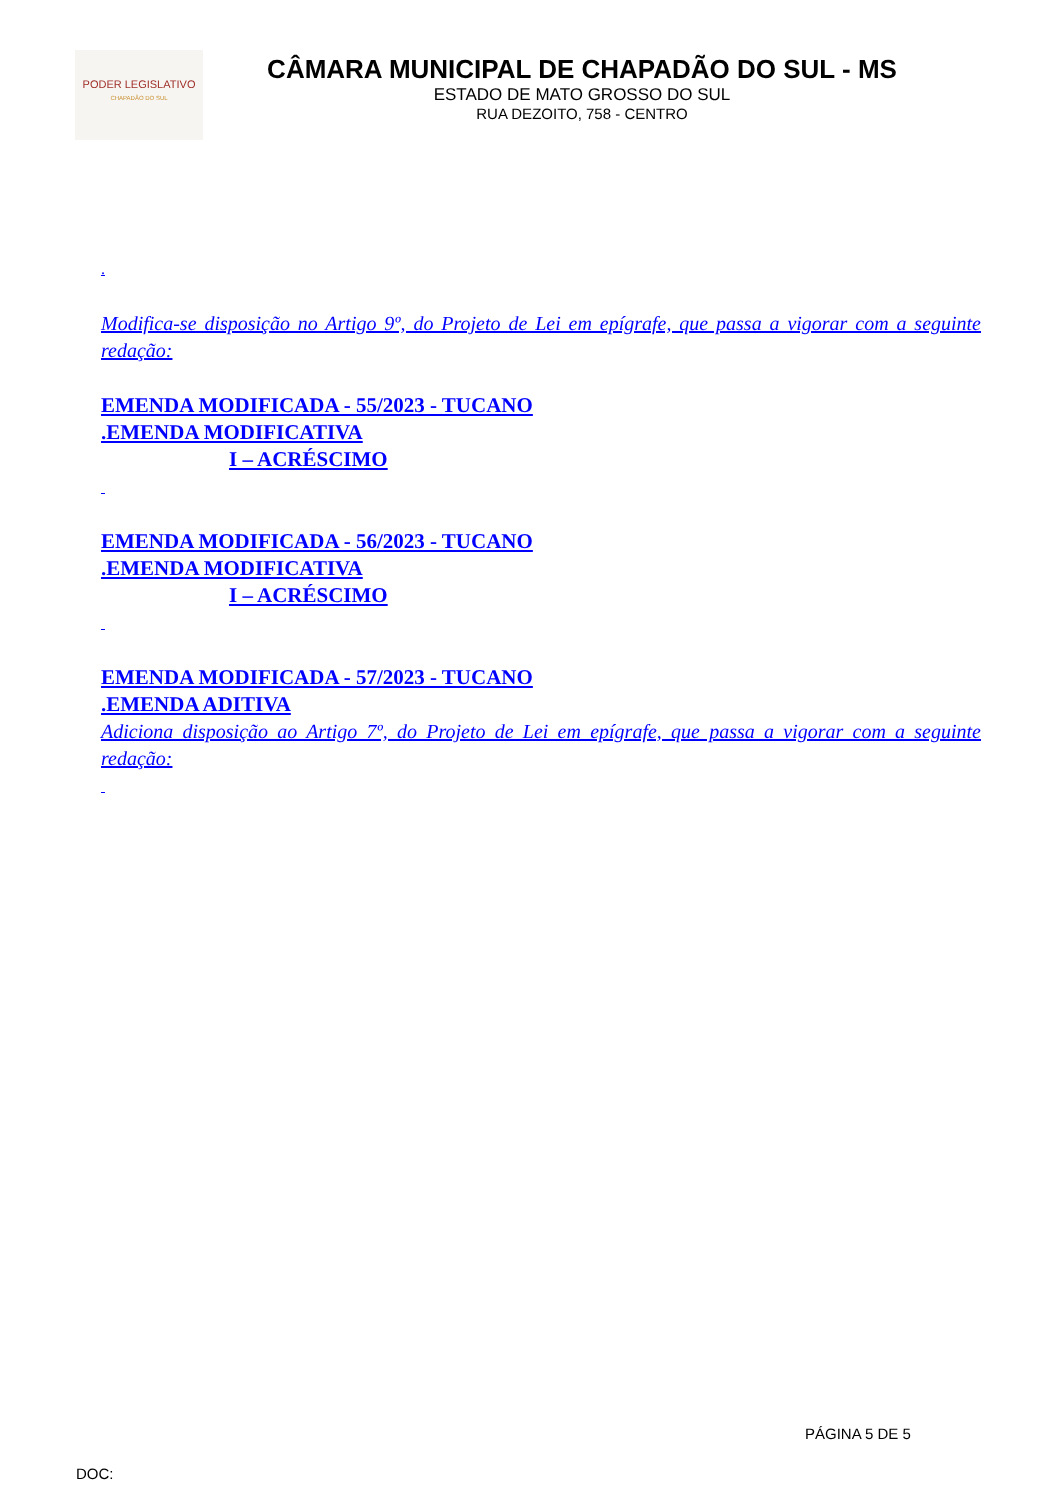PODER LEGISLATIVO
CHAPADÃO DO SUL
CÂMARA MUNICIPAL DE CHAPADÃO DO SUL - MS
ESTADO DE MATO GROSSO DO SUL
RUA DEZOITO, 758 - CENTRO
.
Modifica-se disposição no Artigo 9º, do Projeto de Lei em epígrafe, que passa a vigorar com a seguinte redação:
EMENDA MODIFICADA - 55/2023 - TUCANO
.EMENDA MODIFICATIVA
I – ACRÉSCIMO
EMENDA MODIFICADA - 56/2023 - TUCANO
.EMENDA MODIFICATIVA
I – ACRÉSCIMO
EMENDA MODIFICADA - 57/2023 - TUCANO
.EMENDA ADITIVA
Adiciona disposição ao Artigo 7º, do Projeto de Lei em epígrafe, que passa a vigorar com a seguinte redação:
PÁGINA 5 DE 5
DOC: